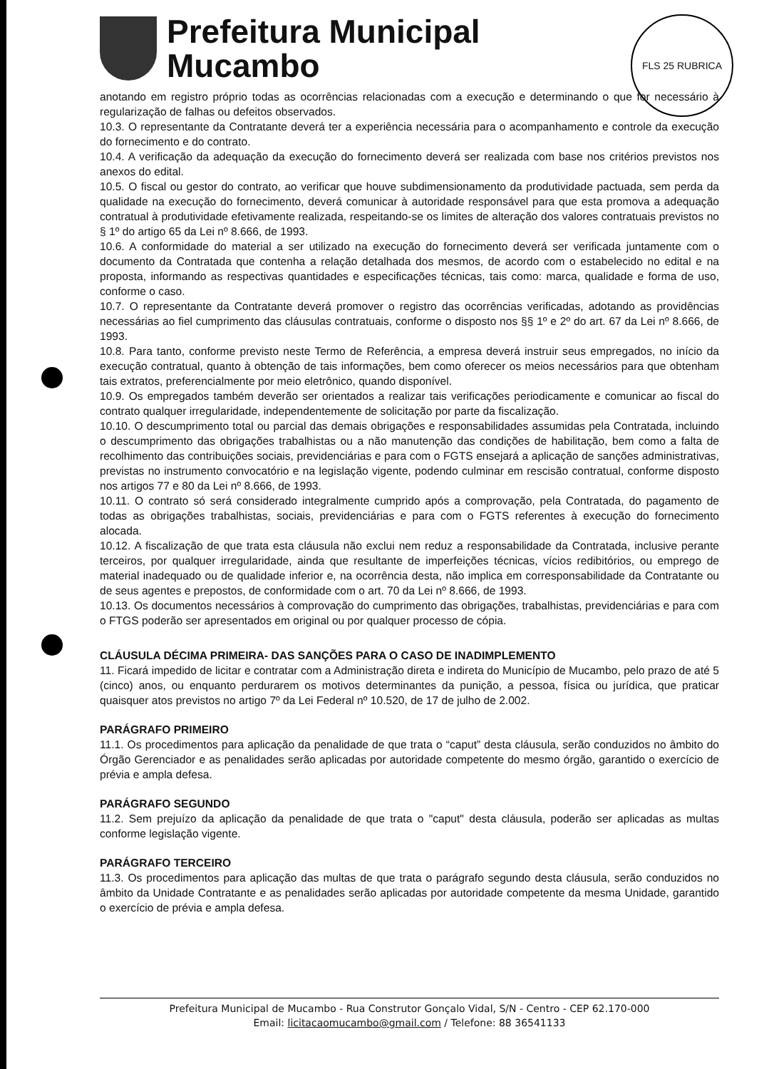Prefeitura Municipal
Mucambo
FLS 25 RUBRICA
anotando em registro próprio todas as ocorrências relacionadas com a execução e determinando o que for necessário à regularização de falhas ou defeitos observados.
10.3. O representante da Contratante deverá ter a experiência necessária para o acompanhamento e controle da execução do fornecimento e do contrato.
10.4. A verificação da adequação da execução do fornecimento deverá ser realizada com base nos critérios previstos nos anexos do edital.
10.5. O fiscal ou gestor do contrato, ao verificar que houve subdimensionamento da produtividade pactuada, sem perda da qualidade na execução do fornecimento, deverá comunicar à autoridade responsável para que esta promova a adequação contratual à produtividade efetivamente realizada, respeitando-se os limites de alteração dos valores contratuais previstos no § 1º do artigo 65 da Lei nº 8.666, de 1993.
10.6. A conformidade do material a ser utilizado na execução do fornecimento deverá ser verificada juntamente com o documento da Contratada que contenha a relação detalhada dos mesmos, de acordo com o estabelecido no edital e na proposta, informando as respectivas quantidades e especificações técnicas, tais como: marca, qualidade e forma de uso, conforme o caso.
10.7. O representante da Contratante deverá promover o registro das ocorrências verificadas, adotando as providências necessárias ao fiel cumprimento das cláusulas contratuais, conforme o disposto nos §§ 1º e 2º do art. 67 da Lei nº 8.666, de 1993.
10.8. Para tanto, conforme previsto neste Termo de Referência, a empresa deverá instruir seus empregados, no início da execução contratual, quanto à obtenção de tais informações, bem como oferecer os meios necessários para que obtenham tais extratos, preferencialmente por meio eletrônico, quando disponível.
10.9. Os empregados também deverão ser orientados a realizar tais verificações periodicamente e comunicar ao fiscal do contrato qualquer irregularidade, independentemente de solicitação por parte da fiscalização.
10.10. O descumprimento total ou parcial das demais obrigações e responsabilidades assumidas pela Contratada, incluindo o descumprimento das obrigações trabalhistas ou a não manutenção das condições de habilitação, bem como a falta de recolhimento das contribuições sociais, previdenciárias e para com o FGTS ensejará a aplicação de sanções administrativas, previstas no instrumento convocatório e na legislação vigente, podendo culminar em rescisão contratual, conforme disposto nos artigos 77 e 80 da Lei nº 8.666, de 1993.
10.11. O contrato só será considerado integralmente cumprido após a comprovação, pela Contratada, do pagamento de todas as obrigações trabalhistas, sociais, previdenciárias e para com o FGTS referentes à execução do fornecimento alocada.
10.12. A fiscalização de que trata esta cláusula não exclui nem reduz a responsabilidade da Contratada, inclusive perante terceiros, por qualquer irregularidade, ainda que resultante de imperfeições técnicas, vícios redibitórios, ou emprego de material inadequado ou de qualidade inferior e, na ocorrência desta, não implica em corresponsabilidade da Contratante ou de seus agentes e prepostos, de conformidade com o art. 70 da Lei nº 8.666, de 1993.
10.13. Os documentos necessários à comprovação do cumprimento das obrigações, trabalhistas, previdenciárias e para com o FTGS poderão ser apresentados em original ou por qualquer processo de cópia.
CLÁUSULA DÉCIMA PRIMEIRA- DAS SANÇÕES PARA O CASO DE INADIMPLEMENTO
11. Ficará impedido de licitar e contratar com a Administração direta e indireta do Município de Mucambo, pelo prazo de até 5 (cinco) anos, ou enquanto perdurarem os motivos determinantes da punição, a pessoa, física ou jurídica, que praticar quaisquer atos previstos no artigo 7º da Lei Federal nº 10.520, de 17 de julho de 2.002.
PARÁGRAFO PRIMEIRO
11.1. Os procedimentos para aplicação da penalidade de que trata o “caput” desta cláusula, serão conduzidos no âmbito do Órgão Gerenciador e as penalidades serão aplicadas por autoridade competente do mesmo órgão, garantido o exercício de prévia e ampla defesa.
PARÁGRAFO SEGUNDO
11.2. Sem prejuízo da aplicação da penalidade de que trata o "caput" desta cláusula, poderão ser aplicadas as multas conforme legislação vigente.
PARÁGRAFO TERCEIRO
11.3. Os procedimentos para aplicação das multas de que trata o parágrafo segundo desta cláusula, serão conduzidos no âmbito da Unidade Contratante e as penalidades serão aplicadas por autoridade competente da mesma Unidade, garantido o exercício de prévia e ampla defesa.
Prefeitura Municipal de Mucambo - Rua Construtor Gonçalo Vidal, S/N - Centro - CEP 62.170-000
Email: licitacaomucambo@gmail.com / Telefone: 88 36541133